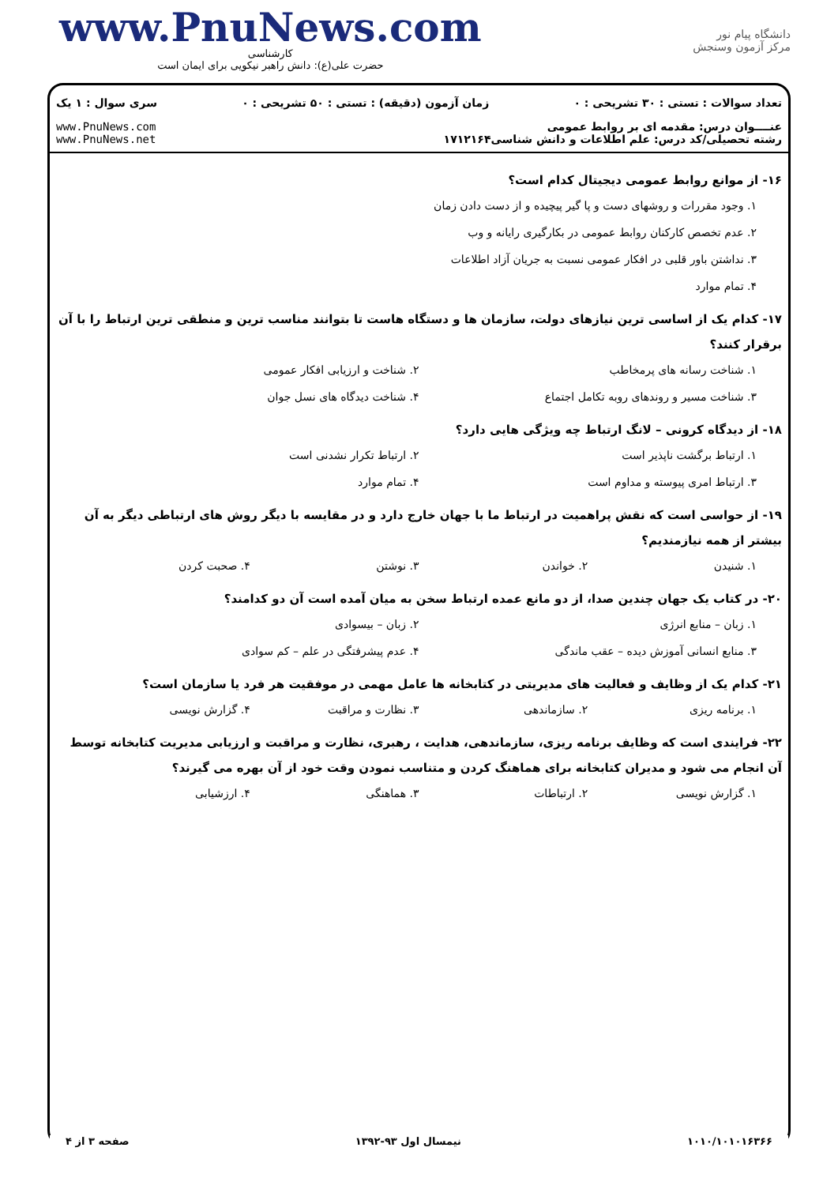www.PnuNews.com
کارشناسی
حضرت علی(ع): دانش راهبر نیکویی برای ایمان است
دانشگاه پیام نور
مرکز آزمون وسنجش
تعداد سوالات : تستی : ۳۰ تشریحی : ۰ زمان آزمون (دقیقه) : تستی : ۵۰ تشریحی : ۰ سری سوال : ۱ یک
عنــــوان درس: مقدمه ای بر روابط عمومی
رشته تحصیلی/کد درس: علم اطلاعات و دانش شناسی۱۷۱۲۱۶۴ www.PnuNews.com
www.PnuNews.net
۱۶- از موانع روابط عمومی دیجیتال کدام است؟
۱. وجود مقررات و روشهای دست و پا گیر پیچیده و از دست دادن زمان
۲. عدم تخصص کارکنان روابط عمومی در بکارگیری رایانه و وب
۳. نداشتن باور قلبی در افکار عمومی نسبت به جریان آزاد اطلاعات
۴. تمام موارد
۱۷- کدام یک از اساسی ترین نیازهای دولت، سازمان ها و دستگاه هاست تا بتوانند مناسب ترین و منطقی ترین ارتباط را با آن برقرار کنند؟
۱. شناخت رسانه های پرمخاطب ۲. شناخت و ارزیابی افکار عمومی
۳. شناخت مسیر و روندهای روبه تکامل اجتماع ۴. شناخت دیدگاه های نسل جوان
۱۸- از دیدگاه کرونی – لانگ ارتباط چه ویژگی هایی دارد؟
۱. ارتباط برگشت ناپذیر است ۲. ارتباط تکرار نشدنی است
۳. ارتباط امری پیوسته و مداوم است ۴. تمام موارد
۱۹- از حواسی است که نقش پراهمیت در ارتباط ما با جهان خارج دارد و در مقایسه با دیگر روش های ارتباطی دیگر به آن بیشتر از همه نیازمندیم؟
۱. شنیدن ۲. خواندن ۳. نوشتن ۴. صحبت کردن
۲۰- در کتاب یک جهان چندین صدا، از دو مانع عمده ارتباط سخن به میان آمده است آن دو کدامند؟
۱. زبان – منابع انرژی ۲. زبان – بیسوادی
۳. منابع انسانی آموزش دیده – عقب ماندگی ۴. عدم پیشرفتگی در علم – کم سوادی
۲۱- کدام یک از وظایف و فعالیت های مدیریتی در کتابخانه ها عامل مهمی در موفقیت هر فرد یا سازمان است؟
۱. برنامه ریزی ۲. سازماندهی ۳. نظارت و مراقبت ۴. گزارش نویسی
۲۲- فرایندی است که وظایف برنامه ریزی، سازماندهی، هدایت ، رهبری، نظارت و مراقبت و ارزیابی مدیریت کتابخانه توسط آن انجام می شود و مدیران کتابخانه برای هماهنگ کردن و متناسب نمودن وقت خود از آن بهره می گیرند؟
۱. گزارش نویسی ۲. ارتباطات ۳. هماهنگی ۴. ارزشیابی
۱۰۱۰/۱۰۱۰۱۶۳۶۶ نیمسال اول ۹۳-۱۳۹۲ صفحه ۳ از ۴